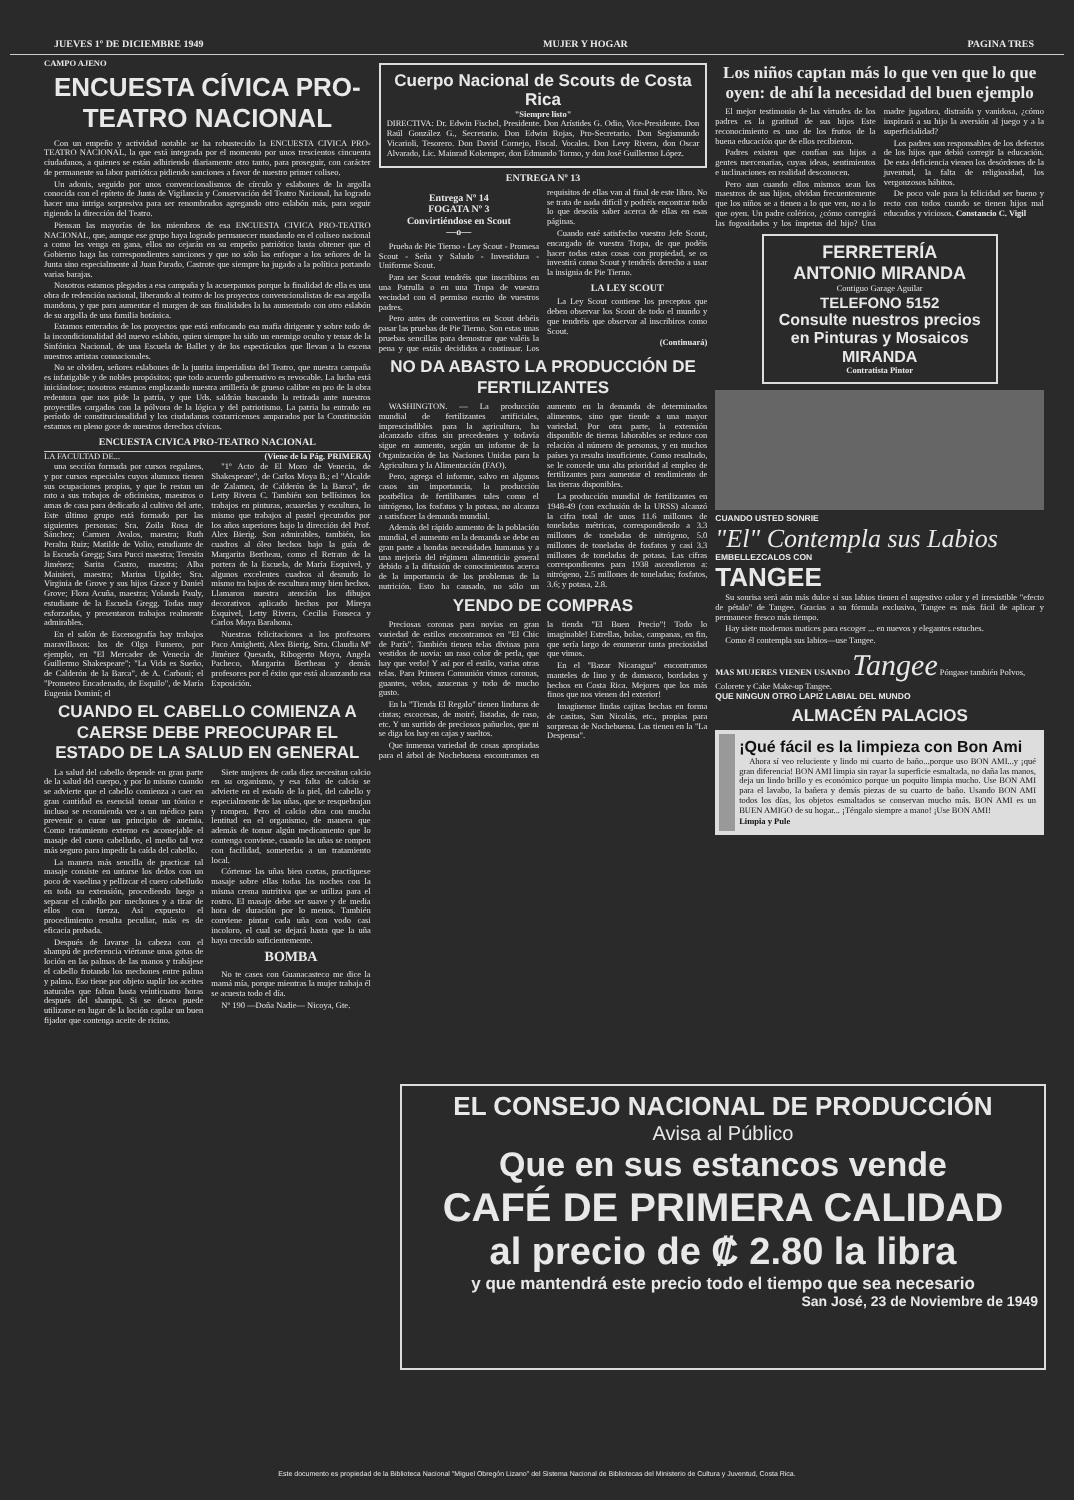JUEVES 1º DE DICIEMBRE 1949 MUJER Y HOGAR PAGINA TRES
CAMPO AJENO
ENCUESTA CÍVICA PRO-TEATRO NACIONAL
Con un empeño y actividad notable se ha robustecido la ENCUESTA CIVICA PRO-TEATRO NACIONAL, la que está integrada por el momento por unos trescientos cincuenta ciudadanos, a quienes se están adhiriendo diariamente otro tanto, para proseguir, con carácter de permanente su labor patriótica pidiendo sanciones a favor de nuestro primer coliseo.
Un adonis, seguido por unos convencionalismos de círculo y eslabones de la argolla conocida con el epíteto de Junta de Vigilancia y Conservación del Teatro Nacional, ha logrado hacer una intriga sorpresiva para ser renombrados agregando otro eslabón más, para seguir rigiendo la dirección del Teatro.
Piensan las mayorías de los miembros de esa ENCUESTA CIVICA PRO-TEATRO NACIONAL, que, aunque ese grupo haya logrado permanecer mandando en el coliseo nacional a como les venga en gana, ellos no cejarán en su empeño patriótico hasta obtener que el Gobierno haga las correspondientes sanciones y que no sólo las enfoque a los señores de la Junta sino especialmente al Juan Parado, Castrote que siempre ha jugado a la política portando varias barajas.
Nosotros estamos plegados a esa campaña y la acuerpamos porque la finalidad de ella es una obra de redención nacional, liberando al teatro de los proyectos convencionalistas de esa argolla mandona, y que para aumentar el margen de sus finalidades la ha aumentado con otro eslabón de su argolla de una familia botánica.
Estamos enterados de los proyectos que está enfocando esa mafia dirigente y sobre todo de la incondicionalidad del nuevo eslabón, quien siempre ha sido un enemigo oculto y tenaz de la Sinfónica Nacional, de una Escuela de Ballet y de los espectáculos que llevan a la escena nuestros artistas connacionales.
No se olviden, señores eslabones de la juntita imperialista del Teatro, que nuestra campaña es infatigable y de nobles propósitos; que todo acuerdo gubernativo es revocable. La lucha está iniciándose; nosotros estamos emplazando nuestra artillería de grueso calibre en pro de la obra redentora que nos pide la patria, y que Uds. saldrán buscando la retirada ante nuestros proyectiles cargados con la pólvora de la lógica y del patriotismo. La patria ha entrado en período de constitucionalidad y los ciudadanos costarricenses amparados por la Constitución estamos en pleno goce de nuestros derechos cívicos.
ENCUESTA CIVICA PRO-TEATRO NACIONAL
LA FACULTAD DE... (Viene de la Pág. PRIMERA)
una sección formada por cursos regulares, y por cursos especiales cuyos alumnos tienen sus ocupaciones propias, y que le restan un rato a sus trabajos de oficinistas, maestros o amas de casa para dedicarlo al cultivo del arte. Este último grupo está formado por las siguientes personas: Sra. Zoila Rosa de Sánchez; Carmen Avalos, maestra; Ruth Peralta Ruiz; Matilde de Volio, estudiante de la Escuela Gregg; Sara Pucci maestra; Teresita Jiménez; Sarita Castro, maestra; Alba Mainieri, maestra; Marina Ugalde; Sra. Virginia de Grove y sus hijos Grace y Daniel Grove; Flora Acuña, maestra; Yolanda Pauly, estudiante de la Escuela Gregg. Todas muy esforzadas, y presentaron trabajos realmente admirables.
En el salón de Escenografía hay trabajos maravillosos: los de Olga Fumero, por ejemplo, en "El Mercader de Venecia de Guillermo Shakespeare"; "La Vida es Sueño, de Calderón de la Barca", de A. Carboni; el "Prometeo Encadenado, de Esquilo", de María Eugenia Dominí; el
"1º Acto de El Moro de Venecia, de Shakespeare", de Carlos Moya B.; el "Alcalde de Zalamea, de Calderón de la Barca", de Letty Rivera C. También son bellísimos los trabajos en pinturas, acuarelas y escultura, lo mismo que trabajos al pastel ejecutados por los años superiores bajo la dirección del Prof. Alex Bierig. Son admirables, también, los cuadros al óleo hechos bajo la guía de Margarita Bertheau, como el Retrato de la portera de la Escuela, de María Esquivel, y algunos excelentes cuadros al desnudo lo mismo tra bajos de escultura muy bien hechos. Llamaron nuestra atención los dibujos decorativos aplicado hechos por Mireya Esquivel, Letty Rivera, Cecilia Fonseca y Carlos Moya Barahona.
Nuestras felicitaciones a los profesores Paco Amighetti, Alex Bierig, Srta. Claudia Mª Jiménez Quesada, Ribogerto Moya, Angela Pacheco, Margarita Bertheau y demás profesores por el éxito que está alcanzando esa Exposición.
CUANDO EL CABELLO COMIENZA A CAERSE DEBE PREOCUPAR EL ESTADO DE LA SALUD EN GENERAL
La salud del cabello depende en gran parte de la salud del cuerpo, y por lo mismo cuando se advierte que el cabello comienza a caer en gran cantidad es esencial tomar un tónico e incluso se recomienda ver a un médico para prevenir o curar un principio de anemia. Como tratamiento externo es aconsejable el masaje del cuero cabelludo, el medio tal vez más seguro para impedir la caída del cabello.
La manera más sencilla de practicar tal masaje consiste en untarse los dedos con un poco de vaselina y pellizcar el cuero cabelludo en toda su extensión, procediendo luego a separar el cabello por mechones y a tirar de ellos con fuerza. Así expuesto el procedimiento resulta peculiar, más es de eficacia probada.
Después de lavarse la cabeza con el shampú de preferencia viértanse unas gotas de loción en las palmas de las manos y trabájese el cabello frotando los mechones entre palma y palma. Eso tiene por objeto suplir los aceites naturales que faltan hasta veinticuatro horas después del shampú. Si se desea puede utilizarse en lugar de la loción capilar un buen fijador que contenga aceite de ricino.
Siete mujeres de cada diez necesitan calcio en su organismo, y esa falta de calcio se advierte en el estado de la piel, del cabello y especialmente de las uñas, que se resquebrajan y rompen. Pero el calcio obra con mucha lentitud en el organismo, de manera que además de tomar algún medicamento que lo contenga conviene, cuando las uñas se rompen con facilidad, someterlas a un tratamiento local.
Córtense las uñas bien cortas, practíquese masaje sobre ellas todas las noches con la misma crema nutritiva que se utiliza para el rostro. El masaje debe ser suave y de media hora de duración por lo menos. También conviene pintar cada uña con vodo casi incoloro, el cual se dejará hasta que la uña haya crecido suficientemente.
BOMBA
No te cases con Guanacasteco me dice la mamá mía, porque mientras la mujer trabaja él se acuesta todo el día.
Nº 190 —Doña Nadie— Nicoya, Gte.
Cuerpo Nacional de Scouts de Costa Rica
"Siempre listo"
DIRECTIVA: Dr. Edwin Fischel, Presidente. Don Arístides G. Odio, Vice-Presidente. Don Raúl González G., Secretario. Don Edwin Rojas, Pro-Secretario. Don Segismundo Vicarioli, Tesorero. Don David Cornejo, Fiscal. Vocales. Don Levy Rivera, don Oscar Alvarado, Lic. Mainrad Kokemper, don Edmundo Tormo, y don José Guillermo López.
ENTREGA Nº 13
Entrega Nº 14
FOGATA Nº 3
Convirtiéndose en Scout
—o—
Prueba de Pie Tierno - Ley Scout - Promesa Scout - Seña y Saludo - Investidura - Uniforme Scout.
Para ser Scout tendréis que inscribiros en una Patrulla o en una Tropa de vuestra vecindad con el permiso escrito de vuestros padres.
Pero antes de convertiros en Scout debéis pasar las pruebas de Pie Tierno. Son estas unas pruebas sencillas para demostrar que valéis la pena y que estáis decididos a continuar. Los requisitos de ellas van al final de este libro. No se trata de nada difícil y podréis encontrar todo lo que deseáis saber acerca de ellas en esas páginas.
Cuando esté satisfecho vuestro Jefe Scout, encargado de vuestra Tropa, de que podéis hacer todas estas cosas con propiedad, se os investirá como Scout y tendréis derecho a usar la insignia de Pie Tierno.
LA LEY SCOUT
La Ley Scout contiene los preceptos que deben observar los Scout de todo el mundo y que tendréis que observar al inscribiros como Scout.
(Continuará)
NO DA ABASTO LA PRODUCCIÓN DE FERTILIZANTES
WASHINGTON. — La producción mundial de fertilizantes artificiales, imprescindibles para la agricultura, ha alcanzado cifras sin precedentes y todavía sigue en aumento, según un informe de la Organización de las Naciones Unidas para la Agricultura y la Alimentación (FAO).
Pero, agrega el informe, salvo en algunos casos sin importancia, la producción postbélica de fertilibantes tales como el nitrógeno, los fosfatos y la potasa, no alcanza a satisfacer la demanda mundial.
Además del rápido aumento de la población mundial, el aumento en la demanda se debe en gran parte a hondas necesidades humanas y a una mejoría del régimen alimenticio general debido a la difusión de conocimientos acerca de la importancia de los problemas de la nutrición. Esto ha causado, no sólo un aumento en la demanda de determinados alimentos, sino que tiende a una mayor variedad. Por otra parte, la extensión disponible de tierras laborables se reduce con relación al número de personas, y en muchos países ya resulta insuficiente. Como resultado, se le concede una alta prioridad al empleo de fertilizantes para aumentar el rendimiento de las tierras disponibles.
La producción mundial de fertilizantes en 1948-49 (con exclusión de la URSS) alcanzó la cifra total de unos 11.6 millones de toneladas métricas, correspondiendo a 3.3 millones de toneladas de nitrógeno, 5.0 millones de toneladas de fosfatos y casi 3.3 millones de toneladas de potasa. Las cifras correspondientes para 1938 ascendieron a: nitrógeno, 2.5 millones de toneladas; fosfatos, 3.6; y potasa, 2.8.
YENDO DE COMPRAS
Preciosas coronas para novias en gran variedad de estilos encontramos en "El Chic de París". También tienen telas divinas para vestidos de novia: un raso color de perla, que hay que verlo! Y así por el estilo, varias otras telas. Para Primera Comunión vimos coronas, guantes, velos, azucenas y todo de mucho gusto.
En la "Tienda El Regalo" tienen linduras de cintas; escocesas, de moiré, listadas, de raso, etc. Y un surtido de preciosos pañuelos, que ni se diga los hay en cajas y sueltos.
Que inmensa variedad de cosas apropiadas para el árbol de Nochebuena encontramos en la tienda "El Buen Precio"! Todo lo imaginable! Estrellas, bolas, campanas, en fin, que sería largo de enumerar tanta preciosidad que vimos.
En el "Bazar Nicaragua" encontramos manteles de lino y de damasco, bordados y hechos en Costa Rica. Mejores que los más finos que nos vienen del exterior!
Imagínense lindas cajitas hechas en forma de casitas, San Nicolás, etc., propias para sorpresas de Nochebuena. Las tienen en la "La Despensa".
Los niños captan más lo que ven que lo que oyen: de ahí la necesidad del buen ejemplo
El mejor testimonio de las virtudes de los padres es la gratitud de sus hijos Este reconocimiento es uno de los frutos de la buena educación que de ellos recibieron.
Padres existen que confían sus hijos a gentes mercenarias, cuyas ideas, sentimientos e inclinaciones en realidad desconocen.
Pero aun cuando ellos mismos sean los maestros de sus hijos, olvidan frecuentemente que los niños se a tienen a lo que ven, no a lo que oyen. Un padre colérico, ¿cómo corregirá las fogosidades y los ímpetus del hijo? Una madre jugadora, distraída y vanidosa, ¿cómo inspirará a su hijo la aversión al juego y a la superficialidad?
Los padres son responsables de los defectos de los hijos que debió corregir la educación. De esta deficiencia vienen los desórdenes de la juventud, la falta de religiosidad, los vergonzosos hábitos.
De poco vale para la felicidad ser bueno y recto con todos cuando se tienen hijos mal educados y viciosos. Constancio C. Vigil
FERRETERÍA
ANTONIO MIRANDA
Contiguo Garage Aguilar
TELEFONO 5152
Consulte nuestros precios en Pinturas y Mosaicos
MIRANDA
Contratista Pintor
CUANDO USTED SONRIE
"El" Contempla sus Labios
EMBELLEZCALOS CON
TANGEE
Su sonrisa será aún más dulce si sus labios tienen el sugestivo color y el irresistible "efecto de pétalo" de Tangee. Gracias a su fórmula exclusiva, Tangee es más fácil de aplicar y permanece fresco más tiempo.
Hay siete modernos matices para escoger ... en nuevos y elegantes estuches.
Como él contempla sus labios—use Tangee.
MAS MUJERES VIENEN USANDO Tangee Póngase también Polvos, Colorete y Cake Make-up Tangee.
QUE NINGUN OTRO LAPIZ LABIAL DEL MUNDO
ALMACÉN PALACIOS
¡Qué fácil es la limpieza con Bon Ami
Ahora sí veo reluciente y lindo mi cuarto de baño...porque uso BON AMI...y ¡qué gran diferencia! BON AMI limpia sin rayar la superficie esmaltada, no daña las manos, deja un lindo brillo y es económico porque un poquito limpia mucho. Use BON AMI para el lavabo, la bañera y demás piezas de su cuarto de baño. Usando BON AMI todos los días, los objetos esmaltados se conservan mucho más. BON AMI es un BUEN AMIGO de su hogar... ¡Téngalo siempre a mano! ¡Use BON AMI!
Limpia y Pule
EL CONSEJO NACIONAL DE PRODUCCIÓN
Avisa al Público
Que en sus estancos vende
CAFÉ DE PRIMERA CALIDAD
al precio de ₡ 2.80 la libra
y que mantendrá este precio todo el tiempo que sea necesario
San José, 23 de Noviembre de 1949
Este documento es propiedad de la Biblioteca Nacional "Miguel Obregón Lizano" del Sistema Nacional de Bibliotecas del Ministerio de Cultura y Juventud, Costa Rica.